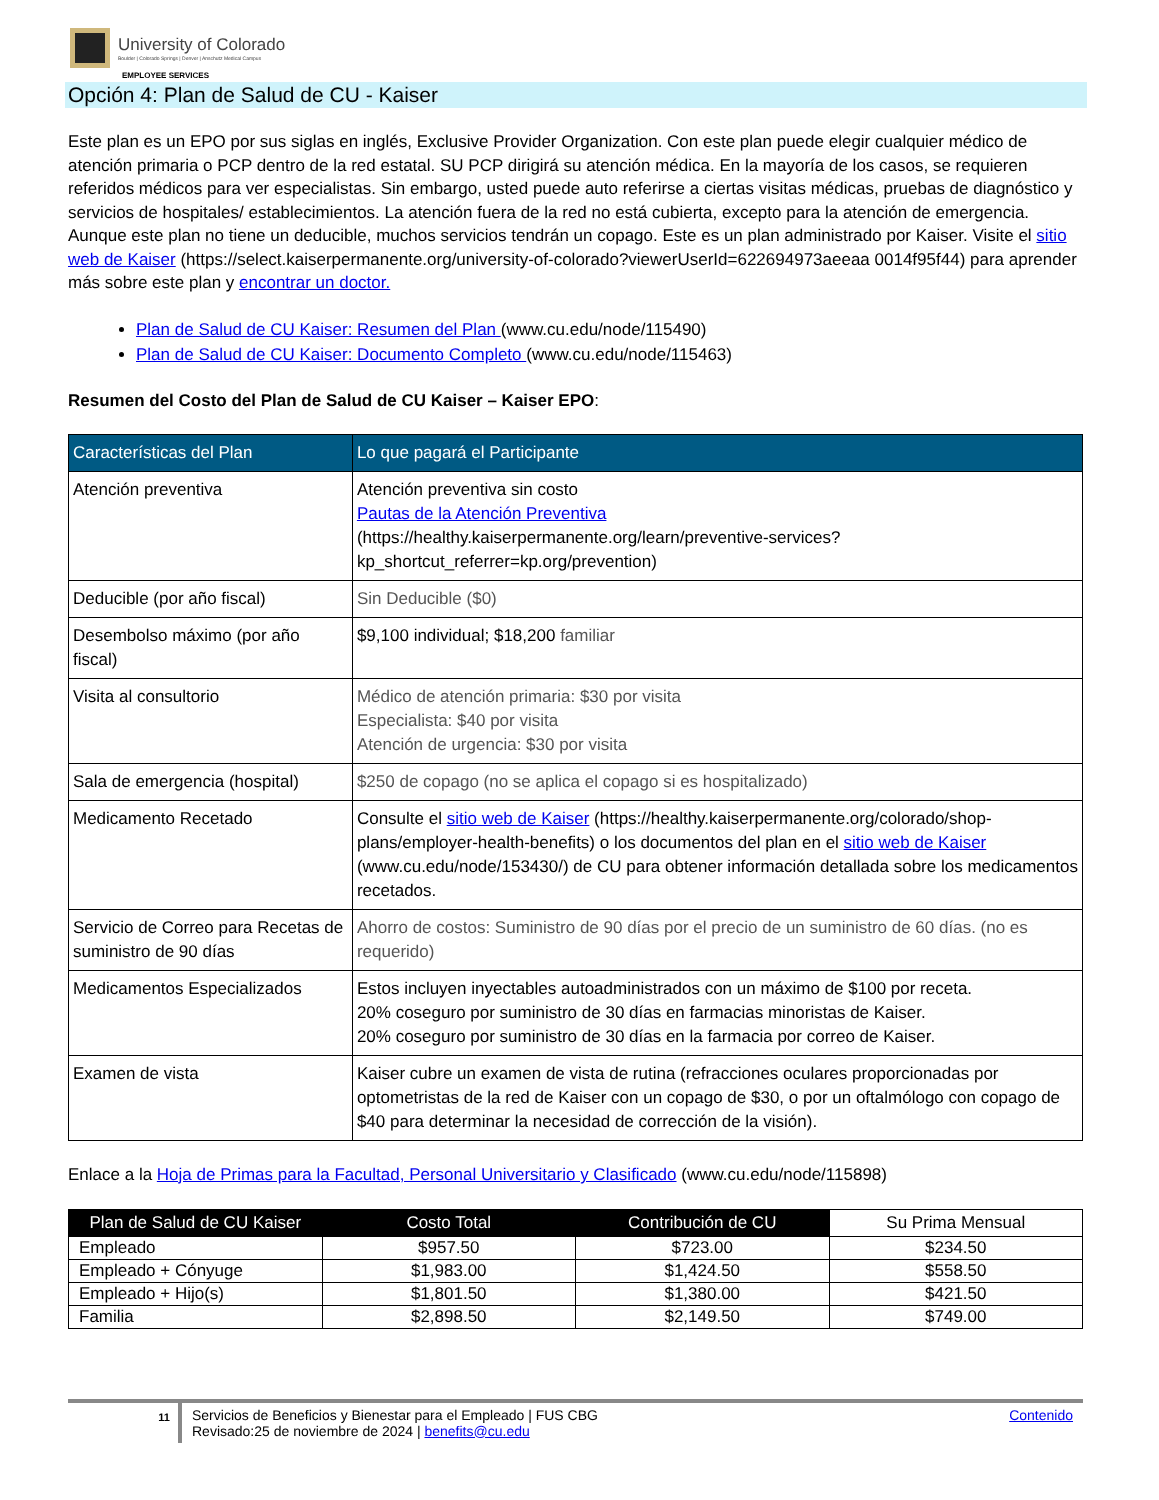University of Colorado
Boulder | Colorado Springs | Denver | Anschutz Medical Campus
EMPLOYEE SERVICES
Opción 4: Plan de Salud de CU - Kaiser
Este plan es un EPO por sus siglas en inglés, Exclusive Provider Organization. Con este plan puede elegir cualquier médico de atención primaria o PCP dentro de la red estatal. SU PCP dirigirá su atención médica. En la mayoría de los casos, se requieren referidos médicos para ver especialistas. Sin embargo, usted puede auto referirse a ciertas visitas médicas, pruebas de diagnóstico y servicios de hospitales/ establecimientos. La atención fuera de la red no está cubierta, excepto para la atención de emergencia. Aunque este plan no tiene un deducible, muchos servicios tendrán un copago. Este es un plan administrado por Kaiser. Visite el sitio web de Kaiser (https://select.kaiserpermanente.org/university-of-colorado?viewerUserId=622694973aeeaa 0014f95f44) para aprender más sobre este plan y encontrar un doctor.
Plan de Salud de CU Kaiser: Resumen del Plan (www.cu.edu/node/115490)
Plan de Salud de CU Kaiser: Documento Completo (www.cu.edu/node/115463)
Resumen del Costo del Plan de Salud de CU Kaiser – Kaiser EPO:
| Características del Plan | Lo que pagará el Participante |
| --- | --- |
| Atención preventiva | Atención preventiva sin costo Pautas de la Atención Preventiva (https://healthy.kaiserpermanente.org/learn/preventive-services?kp_shortcut_referrer=kp.org/prevention) |
| Deducible (por año fiscal) | Sin Deducible ($0) |
| Desembolso máximo (por año fiscal) | $9,100 individual; $18,200 familiar |
| Visita al consultorio | Médico de atención primaria: $30 por visita Especialista: $40 por visita Atención de urgencia: $30 por visita |
| Sala de emergencia (hospital) | $250 de copago (no se aplica el copago si es hospitalizado) |
| Medicamento Recetado | Consulte el sitio web de Kaiser (https://healthy.kaiserpermanente.org/colorado/shop-plans/employer-health-benefits) o los documentos del plan en el sitio web de Kaiser (www.cu.edu/node/153430/) de CU para obtener información detallada sobre los medicamentos recetados. |
| Servicio de Correo para Recetas de suministro de 90 días | Ahorro de costos: Suministro de 90 días por el precio de un suministro de 60 días. (no es requerido) |
| Medicamentos Especializados | Estos incluyen inyectables autoadministrados con un máximo de $100 por receta. 20% coseguro por suministro de 30 días en farmacias minoristas de Kaiser. 20% coseguro por suministro de 30 días en la farmacia por correo de Kaiser. |
| Examen de vista | Kaiser cubre un examen de vista de rutina (refracciones oculares proporcionadas por optometristas de la red de Kaiser con un copago de $30, o por un oftalmólogo con copago de $40 para determinar la necesidad de corrección de la visión). |
Enlace a la Hoja de Primas para la Facultad, Personal Universitario y Clasificado (www.cu.edu/node/115898)
| Plan de Salud de CU Kaiser | Costo Total | Contribución de CU | Su Prima Mensual |
| --- | --- | --- | --- |
| Empleado | $957.50 | $723.00 | $234.50 |
| Empleado + Cónyuge | $1,983.00 | $1,424.50 | $558.50 |
| Empleado + Hijo(s) | $1,801.50 | $1,380.00 | $421.50 |
| Familia | $2,898.50 | $2,149.50 | $749.00 |
11
Servicios de Beneficios y Bienestar para el Empleado | FUS CBG
Revisado:25 de noviembre de 2024 | benefits@cu.edu
Contenido